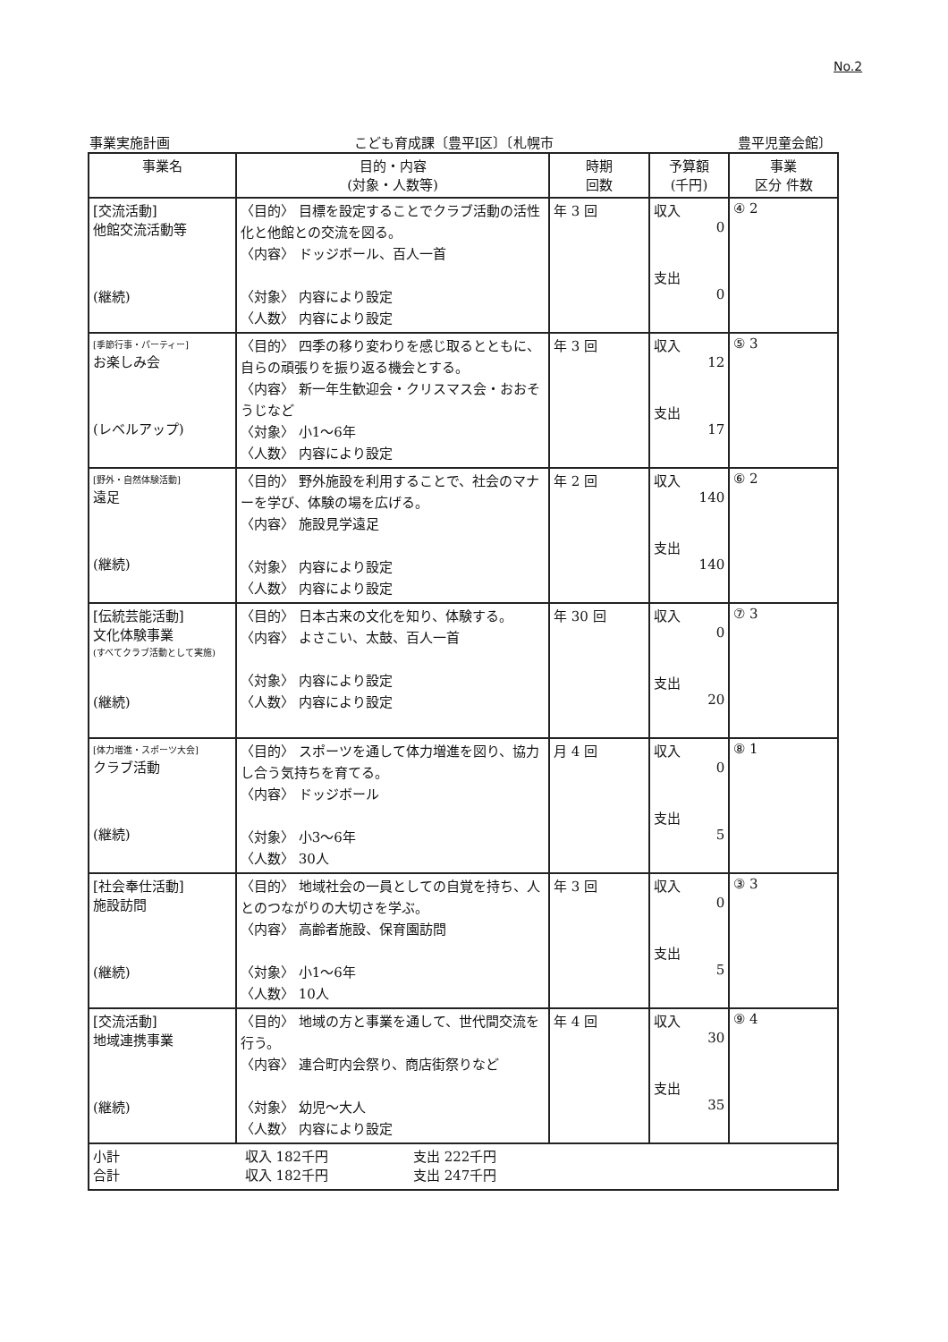No.2
事業実施計画 こども育成課〔豊平Ⅰ区〕〔札幌市 豊平児童会館〕
| 事業名 | 目的・内容 (対象・人数等) | 時期 回数 | 予算額 (千円) | 事業 区分 件数 |
| --- | --- | --- | --- | --- |
| [交流活動] 他館交流活動等 (継続) | 〈目的〉 目標を設定することでクラブ活動の活性化と他館との交流を図る。 〈内容〉 ドッジボール、百人一首 〈対象〉 内容により設定 〈人数〉 内容により設定 | 年 3 回 | 収入 0 支出 0 | ④ 2 |
| [季節行事・パーティー] お楽しみ会 (レベルアップ) | 〈目的〉 四季の移り変わりを感じ取るとともに、自らの頑張りを振り返る機会とする。 〈内容〉 新一年生歓迎会・クリスマス会・おおそうじなど 〈対象〉 小1～6年 〈人数〉 内容により設定 | 年 3 回 | 収入 12 支出 17 | ⑤ 3 |
| [野外・自然体験活動] 遠足 (継続) | 〈目的〉 野外施設を利用することで、社会のマナーを学び、体験の場を広げる。 〈内容〉 施設見学遠足 〈対象〉 内容により設定 〈人数〉 内容により設定 | 年 2 回 | 収入 140 支出 140 | ⑥ 2 |
| [伝統芸能活動] 文化体験事業 (すべてクラブ活動として実施) (継続) | 〈目的〉 日本古来の文化を知り、体験する。 〈内容〉 よさこい、太鼓、百人一首 〈対象〉 内容により設定 〈人数〉 内容により設定 | 年 30 回 | 収入 0 支出 20 | ⑦ 3 |
| [体力増進・スポーツ大会] クラブ活動 (継続) | 〈目的〉 スポーツを通して体力増進を図り、協力し合う気持ちを育てる。 〈内容〉 ドッジボール 〈対象〉 小3～6年 〈人数〉 30人 | 月 4 回 | 収入 0 支出 5 | ⑧ 1 |
| [社会奉仕活動] 施設訪問 (継続) | 〈目的〉 地域社会の一員としての自覚を持ち、人とのつながりの大切さを学ぶ。 〈内容〉 高齢者施設、保育園訪問 〈対象〉 小1～6年 〈人数〉 10人 | 年 3 回 | 収入 0 支出 5 | ③ 3 |
| [交流活動] 地域連携事業 (継続) | 〈目的〉 地域の方と事業を通して、世代間交流を行う。 〈内容〉 連合町内会祭り、商店街祭りなど 〈対象〉 幼児～大人 〈人数〉 内容により設定 | 年 4 回 | 収入 30 支出 35 | ⑨ 4 |
| 小計 収入 182千円 支出 222千円 合計 収入 182千円 支出 247千円 | | | | |